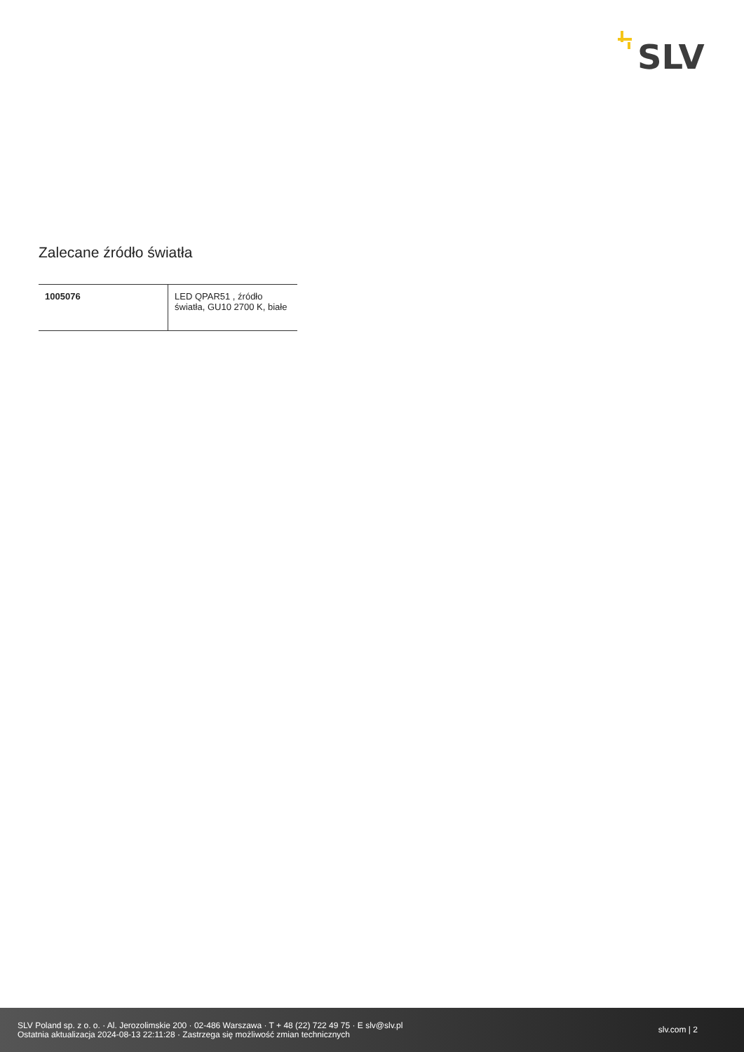SLV
Zalecane źródło światła
| 1005076 | LED QPAR51 , źródło światła, GU10 2700 K, białe |
SLV Poland sp. z o. o. · Al. Jerozolimskie 200 · 02-486 Warszawa · T + 48 (22) 722 49 75 · E slv@slv.pl
Ostatnia aktualizacja 2024-08-13 22:11:28 · Zastrzega się możliwość zmian technicznych
slv.com | 2